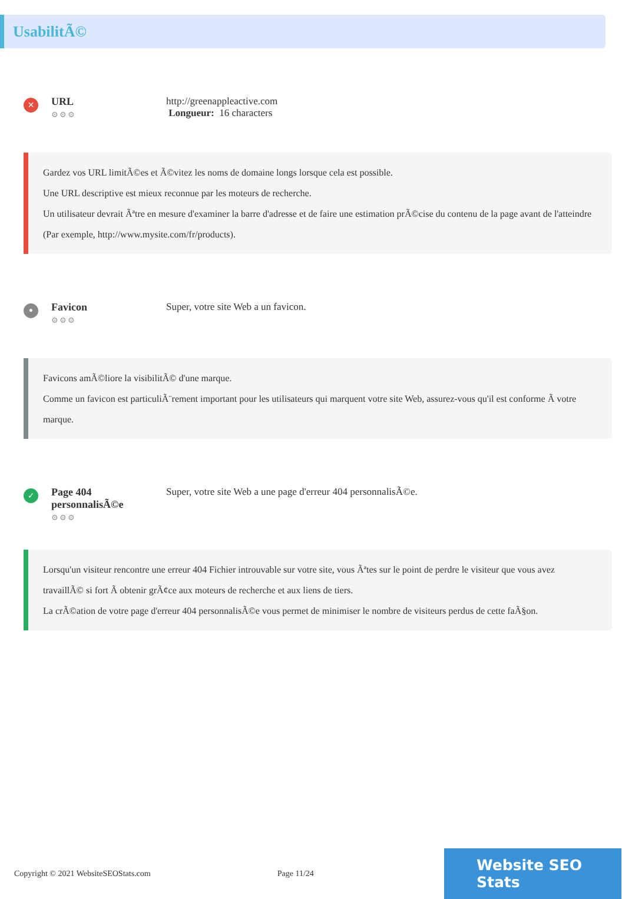UsabilitÃ©
✕
URL
⚙⚙⚙
http://greenappleactive.com
Longueur: 16 characters
Gardez vos URL limitÃ©es et Ã©vitez les noms de domaine longs lorsque cela est possible.
Une URL descriptive est mieux reconnue par les moteurs de recherche.
Un utilisateur devrait Ãªtre en mesure d'examiner la barre d'adresse et de faire une estimation prÃ©cise du contenu de la page avant de l'atteindre (Par exemple, http://www.mysite.com/fr/products).
•
Favicon
⚙⚙⚙
Super, votre site Web a un favicon.
Favicons amÃ©liore la visibilitÃ© d'une marque.
Comme un favicon est particuliÃ¨rement important pour les utilisateurs qui marquent votre site Web, assurez-vous qu'il est conforme Ã votre marque.
✓
Page 404 personnalisÃ©e
⚙⚙⚙
Super, votre site Web a une page d'erreur 404 personnalisÃ©e.
Lorsqu'un visiteur rencontre une erreur 404 Fichier introuvable sur votre site, vous Ãªtes sur le point de perdre le visiteur que vous avez travaillÃ© si fort Ã obtenir grÃ¢ce aux moteurs de recherche et aux liens de tiers.
La crÃ©ation de votre page d'erreur 404 personnalisÃ©e vous permet de minimiser le nombre de visiteurs perdus de cette faÃ§on.
Copyright © 2021 WebsiteSEOStats.com Page 11/24
Website SEO Stats